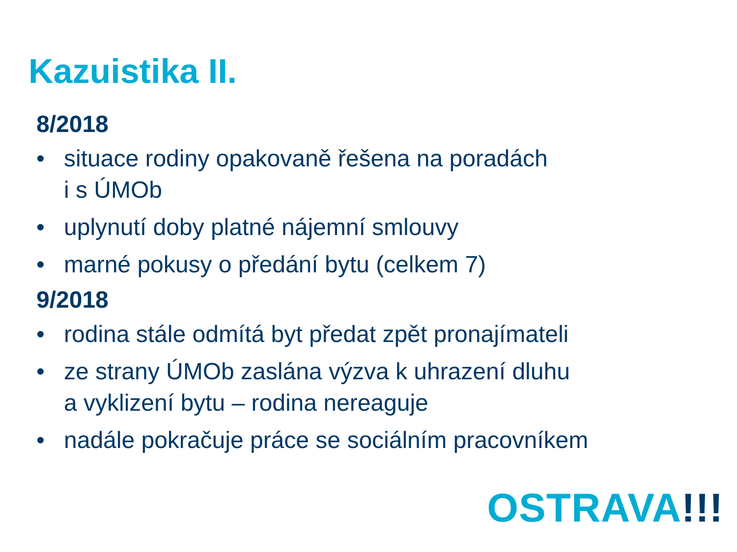Kazuistika II.
8/2018
• situace rodiny opakovaně řešena na poradách
i s ÚMOb
• uplynutí doby platné nájemní smlouvy
• marné pokusy o předání bytu (celkem 7)
9/2018
• rodina stále odmítá byt předat zpět pronajímateli
• ze strany ÚMOb zaslána výzva k uhrazení dluhu
a vyklizení bytu – rodina nereaguje
• nadále pokračuje práce se sociálním pracovníkem
OSTRAVA!!!